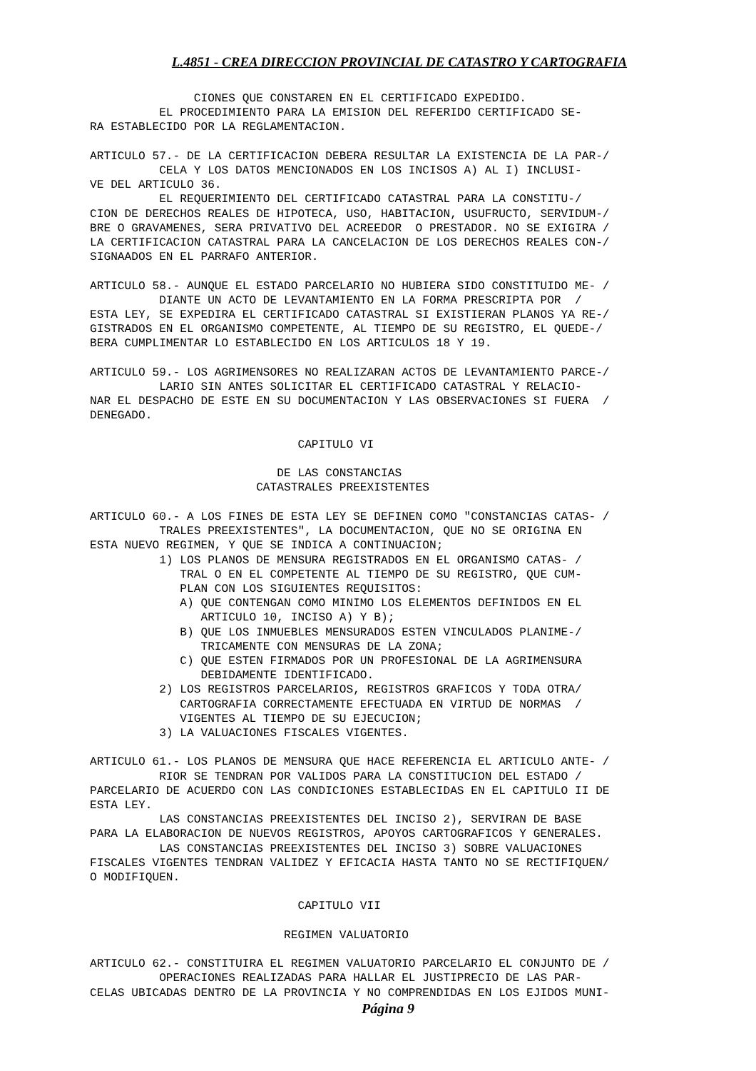L.4851 - CREA DIRECCION PROVINCIAL DE CATASTRO Y CARTOGRAFIA
               CIONES QUE CONSTAREN EN EL CERTIFICADO EXPEDIDO.
          EL PROCEDIMIENTO PARA LA EMISION DEL REFERIDO CERTIFICADO SE-
RA ESTABLECIDO POR LA REGLAMENTACION.

ARTICULO 57.- DE LA CERTIFICACION DEBERA RESULTAR LA EXISTENCIA DE LA PAR-/
          CELA Y LOS DATOS MENCIONADOS EN LOS INCISOS A) AL I) INCLUSI-
VE DEL ARTICULO 36.
          EL REQUERIMIENTO DEL CERTIFICADO CATASTRAL PARA LA CONSTITU-/
CION DE DERECHOS REALES DE HIPOTECA, USO, HABITACION, USUFRUCTO, SERVIDUM-/
BRE O GRAVAMENES, SERA PRIVATIVO DEL ACREEDOR  O PRESTADOR. NO SE EXIGIRA /
LA CERTIFICACION CATASTRAL PARA LA CANCELACION DE LOS DERECHOS REALES CON-/
SIGNAADOS EN EL PARRAFO ANTERIOR.

ARTICULO 58.- AUNQUE EL ESTADO PARCELARIO NO HUBIERA SIDO CONSTITUIDO ME- /
          DIANTE UN ACTO DE LEVANTAMIENTO EN LA FORMA PRESCRIPTA POR  /
ESTA LEY, SE EXPEDIRA EL CERTIFICADO CATASTRAL SI EXISTIERAN PLANOS YA RE-/
GISTRADOS EN EL ORGANISMO COMPETENTE, AL TIEMPO DE SU REGISTRO, EL QUEDE-/
BERA CUMPLIMENTAR LO ESTABLECIDO EN LOS ARTICULOS 18 Y 19.

ARTICULO 59.- LOS AGRIMENSORES NO REALIZARAN ACTOS DE LEVANTAMIENTO PARCE-/
          LARIO SIN ANTES SOLICITAR EL CERTIFICADO CATASTRAL Y RELACIO-
NAR EL DESPACHO DE ESTE EN SU DOCUMENTACION Y LAS OBSERVACIONES SI FUERA  /
DENEGADO.

                              CAPITULO VI

                           DE LAS CONSTANCIAS
                        CATASTRALES PREEXISTENTES

ARTICULO 60.- A LOS FINES DE ESTA LEY SE DEFINEN COMO "CONSTANCIAS CATAS- /
          TRALES PREEXISTENTES", LA DOCUMENTACION, QUE NO SE ORIGINA EN
ESTA NUEVO REGIMEN, Y QUE SE INDICA A CONTINUACION;
          1) LOS PLANOS DE MENSURA REGISTRADOS EN EL ORGANISMO CATAS- /
             TRAL O EN EL COMPETENTE AL TIEMPO DE SU REGISTRO, QUE CUM-
             PLAN CON LOS SIGUIENTES REQUISITOS:
             A) QUE CONTENGAN COMO MINIMO LOS ELEMENTOS DEFINIDOS EN EL
                ARTICULO 10, INCISO A) Y B);
             B) QUE LOS INMUEBLES MENSURADOS ESTEN VINCULADOS PLANIME-/
                TRICAMENTE CON MENSURAS DE LA ZONA;
             C) QUE ESTEN FIRMADOS POR UN PROFESIONAL DE LA AGRIMENSURA
                DEBIDAMENTE IDENTIFICADO.
          2) LOS REGISTROS PARCELARIOS, REGISTROS GRAFICOS Y TODA OTRA/
             CARTOGRAFIA CORRECTAMENTE EFECTUADA EN VIRTUD DE NORMAS  /
             VIGENTES AL TIEMPO DE SU EJECUCION;
          3) LA VALUACIONES FISCALES VIGENTES.

ARTICULO 61.- LOS PLANOS DE MENSURA QUE HACE REFERENCIA EL ARTICULO ANTE- /
          RIOR SE TENDRAN POR VALIDOS PARA LA CONSTITUCION DEL ESTADO /
PARCELARIO DE ACUERDO CON LAS CONDICIONES ESTABLECIDAS EN EL CAPITULO II DE
ESTA LEY.
          LAS CONSTANCIAS PREEXISTENTES DEL INCISO 2), SERVIRAN DE BASE
PARA LA ELABORACION DE NUEVOS REGISTROS, APOYOS CARTOGRAFICOS Y GENERALES.
          LAS CONSTANCIAS PREEXISTENTES DEL INCISO 3) SOBRE VALUACIONES
FISCALES VIGENTES TENDRAN VALIDEZ Y EFICACIA HASTA TANTO NO SE RECTIFIQUEN/
O MODIFIQUEN.

                              CAPITULO VII

                            REGIMEN VALUATORIO

ARTICULO 62.- CONSTITUIRA EL REGIMEN VALUATORIO PARCELARIO EL CONJUNTO DE /
          OPERACIONES REALIZADAS PARA HALLAR EL JUSTIPRECIO DE LAS PAR-
CELAS UBICADAS DENTRO DE LA PROVINCIA Y NO COMPRENDIDAS EN LOS EJIDOS MUNI-
Página 9